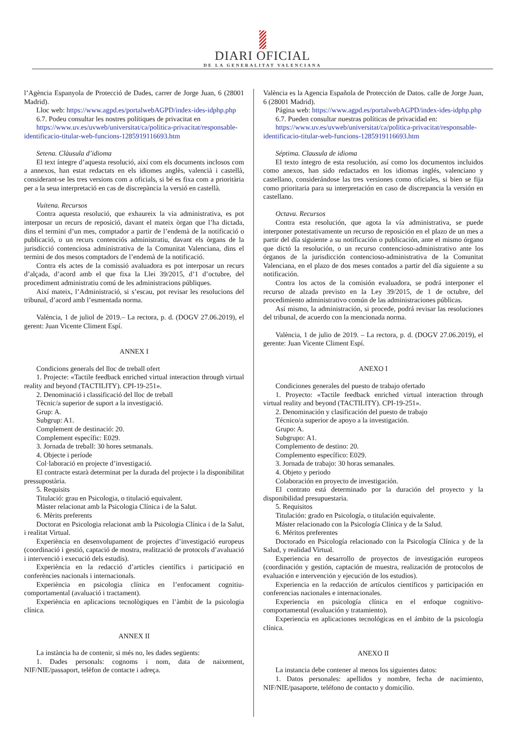DIARI OFICIAL
DE LA GENERALITAT VALENCIANA
l’Agència Espanyola de Protecció de Dades, carrer de Jorge Juan, 6 (28001 Madrid).
Lloc web: https://www.agpd.es/portalwebAGPD/index-ides-idphp.php
6.7. Podeu consultar les nostres polítiques de privacitat en
https://www.uv.es/uvweb/universitat/ca/politica-privacitat/responsable-identificacio-titular-web-funcions-1285919116693.htm
Setena. Clàusula d’idioma
El text íntegre d’aquesta resolució, així com els documents inclosos com a annexos, han estat redactats en els idiomes anglès, valencià i castellà, considerant-se les tres versions com a oficials, si bé es fixa com a prioritària per a la seua interpretació en cas de discrepància la versió en castellà.
Vuitena. Recursos
Contra aquesta resolució, que exhaureix la via administrativa, es pot interposar un recurs de reposició, davant el mateix òrgan que l’ha dictada, dins el termini d’un mes, comptador a partir de l’endemà de la notificació o publicació, o un recurs contenciós administratiu, davant els òrgans de la jurisdicció contenciosa administrativa de la Comunitat Valenciana, dins el termini de dos mesos comptadors de l’endemà de la notificació.
Contra els actes de la comissió avaluadora es pot interposar un recurs d’alçada, d’acord amb el que fixa la Llei 39/2015, d’1 d’octubre, del procediment administratiu comú de les administracions públiques.
Així mateix, l’Administració, si s’escau, pot revisar les resolucions del tribunal, d’acord amb l’esmentada norma.
València, 1 de juliol de 2019.– La rectora, p. d. (DOGV 27.06.2019), el gerent: Juan Vicente Climent Espí.
ANNEX I
Condicions generals del lloc de treball ofert
1. Projecte: «Tactile feedback enriched virtual interaction through virtual reality and beyond (TACTILITY). CPI-19-251».
2. Denominació i classificació del lloc de treball
Tècnic/a superior de suport a la investigació.
Grup: A.
Subgrup: A1.
Complement de destinació: 20.
Complement específic: E029.
3. Jornada de treball: 30 hores setmanals.
4. Objecte i període
Col·laboració en projecte d’investigació.
El contracte estarà determinat per la durada del projecte i la disponibilitat pressupostària.
5. Requisits
Titulació: grau en Psicologia, o titulació equivalent.
Màster relacionat amb la Psicologia Clínica i de la Salut.
6. Mèrits preferents
Doctorat en Psicologia relacionat amb la Psicologia Clínica i de la Salut, i realitat Virtual.
Experiència en desenvolupament de projectes d’investigació europeus (coordinació i gestió, captació de mostra, realització de protocols d’avaluació i intervenció i execució dels estudis).
Experiència en la redacció d’articles científics i participació en conferències nacionals i internacionals.
Experiència en psicologia clínica en l’enfocament cognitiu-comportamental (avaluació i tractament).
Experiència en aplicacions tecnològiques en l’àmbit de la psicologia clínica.
ANNEX II
La instància ha de contenir, si més no, les dades següents:
1. Dades personals: cognoms i nom, data de naixement, NIF/NIE/passaport, telèfon de contacte i adreça.
València es la Agencia Española de Protección de Datos. calle de Jorge Juan, 6 (28001 Madrid).
Página web: https://www.agpd.es/portalwebAGPD/index-ides-idphp.php
6.7. Pueden consultar nuestras políticas de privacidad en:
https://www.uv.es/uvweb/universitat/ca/politica-privacitat/responsable-identificacio-titular-web-funcions-1285919116693.htm
Séptima. Clausula de idioma
El texto íntegro de esta resolución, así como los documentos incluidos como anexos, han sido redactados en los idiomas inglés, valenciano y castellano, considerándose las tres versiones como oficiales, si bien se fija como prioritaria para su interpretación en caso de discrepancia la versión en castellano.
Octava. Recursos
Contra esta resolución, que agota la vía administrativa, se puede interponer potestativamente un recurso de reposición en el plazo de un mes a partir del día siguiente a su notificación o publicación, ante el mismo órgano que dictó la resolución, o un recurso contencioso-administrativo ante los órganos de la jurisdicción contencioso-administrativa de la Comunitat Valenciana, en el plazo de dos meses contados a partir del día siguiente a su notificación.
Contra los actos de la comisión evaluadora, se podrá interponer el recurso de alzada previsto en la Ley 39/2015, de 1 de octubre, del procedimiento administrativo común de las administraciones públicas.
Así mismo, la administración, si procede, podrá revisar las resoluciones del tribunal, de acuerdo con la mencionada norma.
València, 1 de julio de 2019. – La rectora, p. d. (DOGV 27.06.2019), el gerente: Juan Vicente Climent Espí.
ANEXO I
Condiciones generales del puesto de trabajo ofertado
1. Proyecto: «Tactile feedback enriched virtual interaction through virtual reality and beyond (TACTILITY). CPI-19-251».
2. Denominación y clasificación del puesto de trabajo
Técnico/a superior de apoyo a la investigación.
Grupo: A.
Subgrupo: A1.
Complemento de destino: 20.
Complemento específico: E029.
3. Jornada de trabajo: 30 horas semanales.
4. Objeto y periodo
Colaboración en proyecto de investigación.
El contrato está determinado por la duración del proyecto y la disponibilidad presupuestaria.
5. Requisitos
Titulación: grado en Psicología, o titulación equivalente.
Máster relacionado con la Psicología Clínica y de la Salud.
6. Méritos preferentes
Doctorado en Psicología relacionado con la Psicología Clínica y de la Salud, y realidad Virtual.
Experiencia en desarrollo de proyectos de investigación europeos (coordinación y gestión, captación de muestra, realización de protocolos de evaluación e intervención y ejecución de los estudios).
Experiencia en la redacción de artículos científicos y participación en conferencias nacionales e internacionales.
Experiencia en psicología clínica en el enfoque cognitivo-comportamental (evaluación y tratamiento).
Experiencia en aplicaciones tecnológicas en el ámbito de la psicología clínica.
ANEXO II
La instancia debe contener al menos los siguientes datos:
1. Datos personales: apellidos y nombre, fecha de nacimiento, NIF/NIE/pasaporte, teléfono de contacto y domicilio.